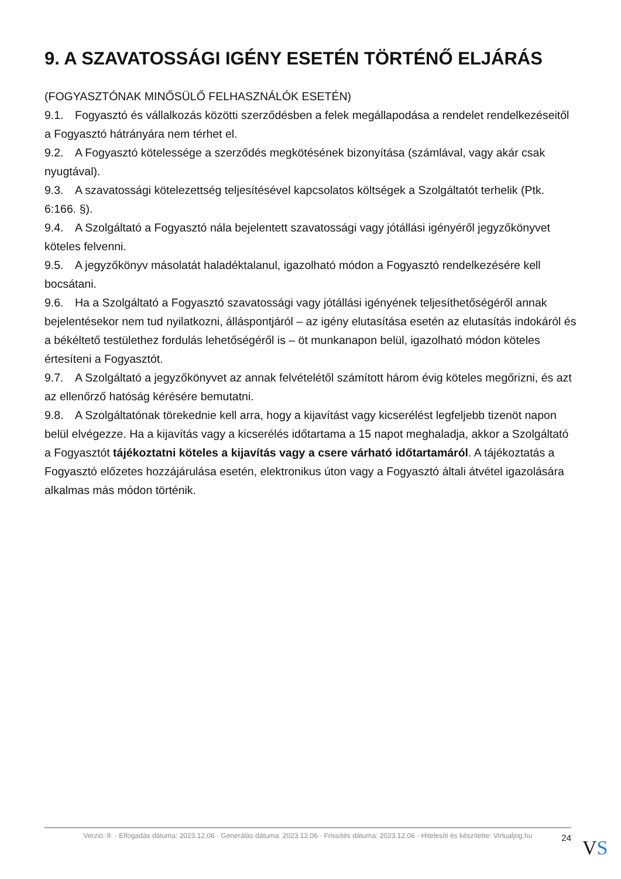9. A SZAVATOSSÁGI IGÉNY ESETÉN TÖRTÉNŐ ELJÁRÁS
(FOGYASZTÓNAK MINŐSÜLŐ FELHASZNÁLÓK ESETÉN)
9.1. Fogyasztó és vállalkozás közötti szerződésben a felek megállapodása a rendelet rendelkezéseitől a Fogyasztó hátrányára nem térhet el.
9.2. A Fogyasztó kötelessége a szerződés megkötésének bizonyítása (számlával, vagy akár csak nyugtával).
9.3. A szavatossági kötelezettség teljesítésével kapcsolatos költségek a Szolgáltatót terhelik (Ptk. 6:166. §).
9.4. A Szolgáltató a Fogyasztó nála bejelentett szavatossági vagy jótállási igényéről jegyzőkönyvet köteles felvenni.
9.5. A jegyzőkönyv másolatát haladéktalanul, igazolható módon a Fogyasztó rendelkezésére kell bocsátani.
9.6. Ha a Szolgáltató a Fogyasztó szavatossági vagy jótállási igényének teljesíthetőségéről annak bejelentésekor nem tud nyilatkozni, álláspontjáról – az igény elutasítása esetén az elutasítás indokáról és a békéltető testülethez fordulás lehetőségéről is – öt munkanapon belül, igazolható módon köteles értesíteni a Fogyasztót.
9.7. A Szolgáltató a jegyzőkönyvet az annak felvételétől számított három évig köteles megőrizni, és azt az ellenőrző hatóság kérésére bemutatni.
9.8. A Szolgáltatónak törekednie kell arra, hogy a kijavítást vagy kicserélést legfeljebb tizenöt napon belül elvégezze. Ha a kijavítás vagy a kicserélés időtartama a 15 napot meghaladja, akkor a Szolgáltató a Fogyasztót tájékoztatni köteles a kijavítás vagy a csere várható időtartamáról. A tájékoztatás a Fogyasztó előzetes hozzájárulása esetén, elektronikus úton vagy a Fogyasztó általi átvétel igazolására alkalmas más módon történik.
Verzió: 9. · Elfogadás dátuma: 2023.12.06 · Generálás dátuma: 2023.12.06 · Frissítés dátuma: 2023.12.06 · Hitelesíti és készítette: Virtualjog.hu
24
VS